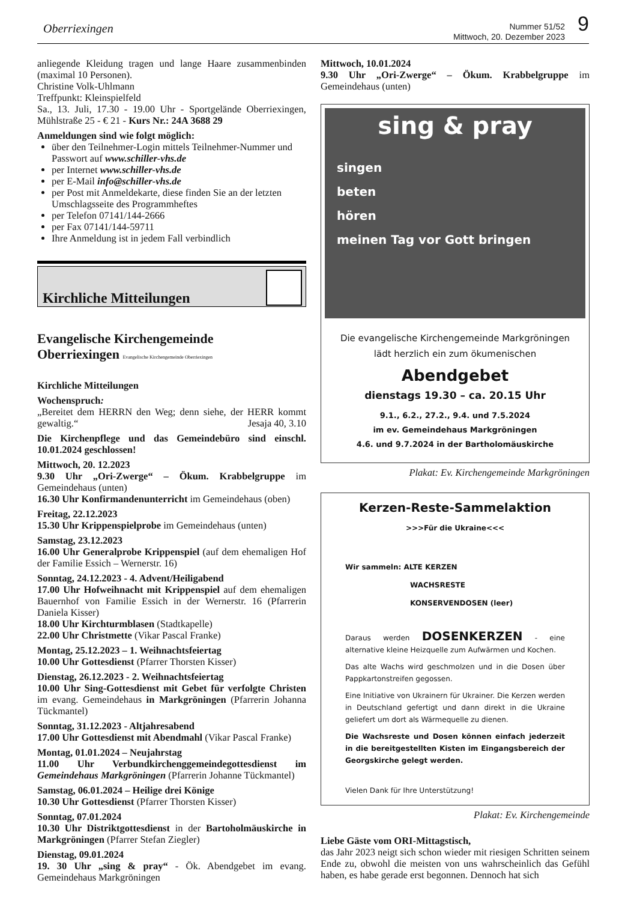Oberriexingen
Nummer 51/52
Mittwoch, 20. Dezember 2023
9
anliegende Kleidung tragen und lange Haare zusammenbinden (maximal 10 Personen).
Christine Volk-Uhlmann
Treffpunkt: Kleinspielfeld
Sa., 13. Juli, 17.30 - 19.00 Uhr - Sportgelände Oberriexingen, Mühlstraße 25 - € 21 - Kurs Nr.: 24A 3688 29
Anmeldungen sind wie folgt möglich:
über den Teilnehmer-Login mittels Teilnehmer-Nummer und Passwort auf www.schiller-vhs.de
per Internet www.schiller-vhs.de
per E-Mail info@schiller-vhs.de
per Post mit Anmeldekarte, diese finden Sie an der letzten Umschlagsseite des Programmheftes
per Telefon 07141/144-2666
per Fax 07141/144-59711
Ihre Anmeldung ist in jedem Fall verbindlich
Kirchliche Mitteilungen
Evangelische Kirchengemeinde
Oberriexingen Evangelische Kirchengemeinde Oberriexingen
Kirchliche Mitteilungen
Wochenspruch:
„Bereitet dem HERRN den Weg; denn siehe, der HERR kommt gewaltig.“ Jesaja 40, 3.10
Die Kirchenpflege und das Gemeindebüro sind einschl. 10.01.2024 geschlossen!
Mittwoch, 20. 12.2023
9.30 Uhr „Ori-Zwerge“ – Ökum. Krabbelgruppe im Gemeindehaus (unten)
16.30 Uhr Konfirmandenunterricht im Gemeindehaus (oben)
Freitag, 22.12.2023
15.30 Uhr Krippenspielprobe im Gemeindehaus (unten)
Samstag, 23.12.2023
16.00 Uhr Generalprobe Krippenspiel (auf dem ehemaligen Hof der Familie Essich – Wernerstr. 16)
Sonntag, 24.12.2023 - 4. Advent/Heiligabend
17.00 Uhr Hofweihnacht mit Krippenspiel auf dem ehemaligen Bauernhof von Familie Essich in der Wernerstr. 16 (Pfarrerin Daniela Kisser)
18.00 Uhr Kirchturmblasen (Stadtkapelle)
22.00 Uhr Christmette (Vikar Pascal Franke)
Montag, 25.12.2023 – 1. Weihnachtsfeiertag
10.00 Uhr Gottesdienst (Pfarrer Thorsten Kisser)
Dienstag, 26.12.2023 - 2. Weihnachtsfeiertag
10.00 Uhr Sing-Gottesdienst mit Gebet für verfolgte Christen im evang. Gemeindehaus in Markgröningen (Pfarrerin Johanna Tückmantel)
Sonntag, 31.12.2023 - Altjahresabend
17.00 Uhr Gottesdienst mit Abendmahl (Vikar Pascal Franke)
Montag, 01.01.2024 – Neujahrstag
11.00 Uhr Verbundkirchenggemeindegottesdienst im Gemeindehaus Markgröningen (Pfarrerin Johanne Tückmantel)
Samstag, 06.01.2024 – Heilige drei Könige
10.30 Uhr Gottesdienst (Pfarrer Thorsten Kisser)
Sonntag, 07.01.2024
10.30 Uhr Distriktgottesdienst in der Bartoholmäuskirche in Markgröningen (Pfarrer Stefan Ziegler)
Dienstag, 09.01.2024
19. 30 Uhr „sing & pray“ - Ök. Abendgebet im evang. Gemeindehaus Markgröningen
Mittwoch, 10.01.2024
9.30 Uhr „Ori-Zwerge“ – Ökum. Krabbelgruppe im Gemeindehaus (unten)
sing & pray
singen
beten
hören
meinen Tag vor Gott bringen
Die evangelische Kirchengemeinde Markgröningen
lädt herzlich ein zum ökumenischen
Abendgebet
dienstags 19.30 – ca. 20.15 Uhr
9.1., 6.2., 27.2., 9.4. und 7.5.2024
im ev. Gemeindehaus Markgröningen
4.6. und 9.7.2024 in der Bartholomäuskirche
Plakat: Ev. Kirchengemeinde Markgröningen
Kerzen-Reste-Sammelaktion
>>>Für die Ukraine<<<
Wir sammeln: ALTE KERZEN
WACHSRESTE
KONSERVENDOSEN (leer)
Daraus werden DOSENKERZEN - eine alternative kleine Heizquelle zum Aufwärmen und Kochen.
Das alte Wachs wird geschmolzen und in die Dosen über Pappkartonstreifen gegossen.
Eine Initiative von Ukrainern für Ukrainer. Die Kerzen werden in Deutschland gefertigt und dann direkt in die Ukraine geliefert um dort als Wärmequelle zu dienen.
Die Wachsreste und Dosen können einfach jederzeit in die bereitgestellten Kisten im Eingangsbereich der Georgskirche gelegt werden.
Vielen Dank für Ihre Unterstützung!
Plakat: Ev. Kirchengemeinde
Liebe Gäste vom ORI-Mittagstisch,
das Jahr 2023 neigt sich schon wieder mit riesigen Schritten seinem Ende zu, obwohl die meisten von uns wahrscheinlich das Gefühl haben, es habe gerade erst begonnen. Dennoch hat sich